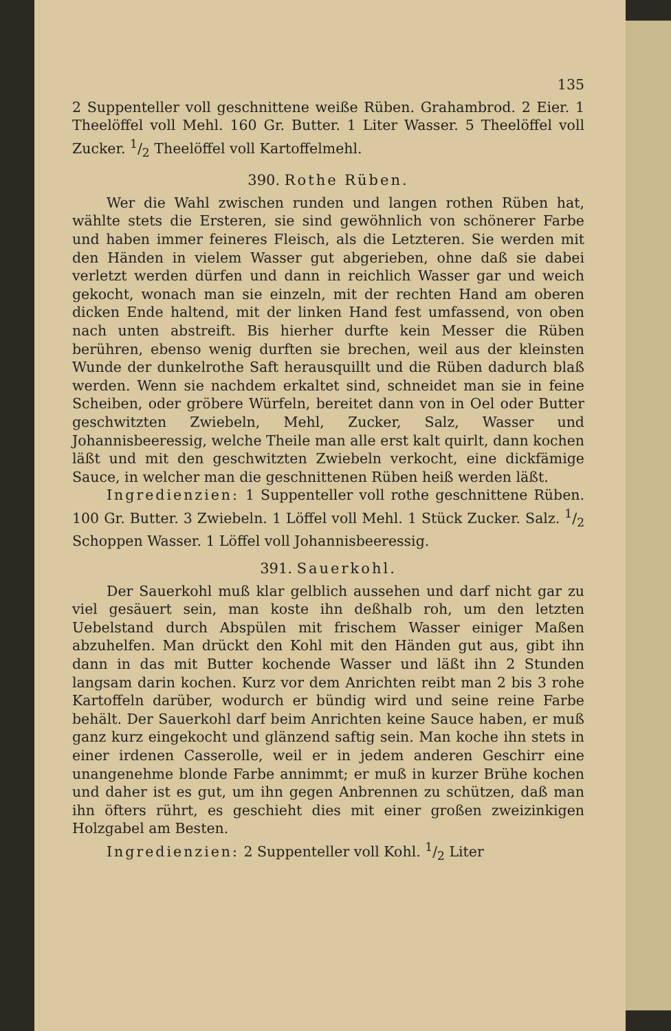135
2 Suppenteller voll geschnittene weiße Rüben. Grahambrod. 2 Eier. 1 Theelöffel voll Mehl. 160 Gr. Butter. 1 Liter Wasser. 5 Theelöffel voll Zucker. 1/2 Theelöffel voll Kartoffelmehl.
390. Rothe Rüben.
Wer die Wahl zwischen runden und langen rothen Rüben hat, wählte stets die Ersteren, sie sind gewöhnlich von schönerer Farbe und haben immer feineres Fleisch, als die Letzteren. Sie werden mit den Händen in vielem Wasser gut abgerieben, ohne daß sie dabei verletzt werden dürfen und dann in reichlich Wasser gar und weich gekocht, wonach man sie einzeln, mit der rechten Hand am oberen dicken Ende haltend, mit der linken Hand fest umfassend, von oben nach unten abstreift. Bis hierher durfte kein Messer die Rüben berühren, ebenso wenig durften sie brechen, weil aus der kleinsten Wunde der dunkelrothe Saft herausquillt und die Rüben dadurch blaß werden. Wenn sie nachdem erkaltet sind, schneidet man sie in feine Scheiben, oder gröbere Würfeln, bereitet dann von in Oel oder Butter geschwitzten Zwiebeln, Mehl, Zucker, Salz, Wasser und Johannisbeeressig, welche Theile man alle erst kalt quirlt, dann kochen läßt und mit den geschwitzten Zwiebeln verkocht, eine dickfämige Sauce, in welcher man die geschnittenen Rüben heiß werden läßt.
Ingredienzien: 1 Suppenteller voll rothe geschnittene Rüben. 100 Gr. Butter. 3 Zwiebeln. 1 Löffel voll Mehl. 1 Stück Zucker. Salz. 1/2 Schoppen Wasser. 1 Löffel voll Johannisbeeressig.
391. Sauerkohl.
Der Sauerkohl muß klar gelblich aussehen und darf nicht gar zu viel gesäuert sein, man koste ihn deßhalb roh, um den letzten Uebelstand durch Abspülen mit frischem Wasser einiger Maßen abzuhelfen. Man drückt den Kohl mit den Händen gut aus, gibt ihn dann in das mit Butter kochende Wasser und läßt ihn 2 Stunden langsam darin kochen. Kurz vor dem Anrichten reibt man 2 bis 3 rohe Kartoffeln darüber, wodurch er bündig wird und seine reine Farbe behält. Der Sauerkohl darf beim Anrichten keine Sauce haben, er muß ganz kurz eingekocht und glänzend saftig sein. Man koche ihn stets in einer irdenen Casserolle, weil er in jedem anderen Geschirr eine unangenehme blonde Farbe annimmt; er muß in kurzer Brühe kochen und daher ist es gut, um ihn gegen Anbrennen zu schützen, daß man ihn öfters rührt, es geschieht dies mit einer großen zweizinkigen Holzgabel am Besten.
Ingredienzien: 2 Suppenteller voll Kohl. 1/2 Liter